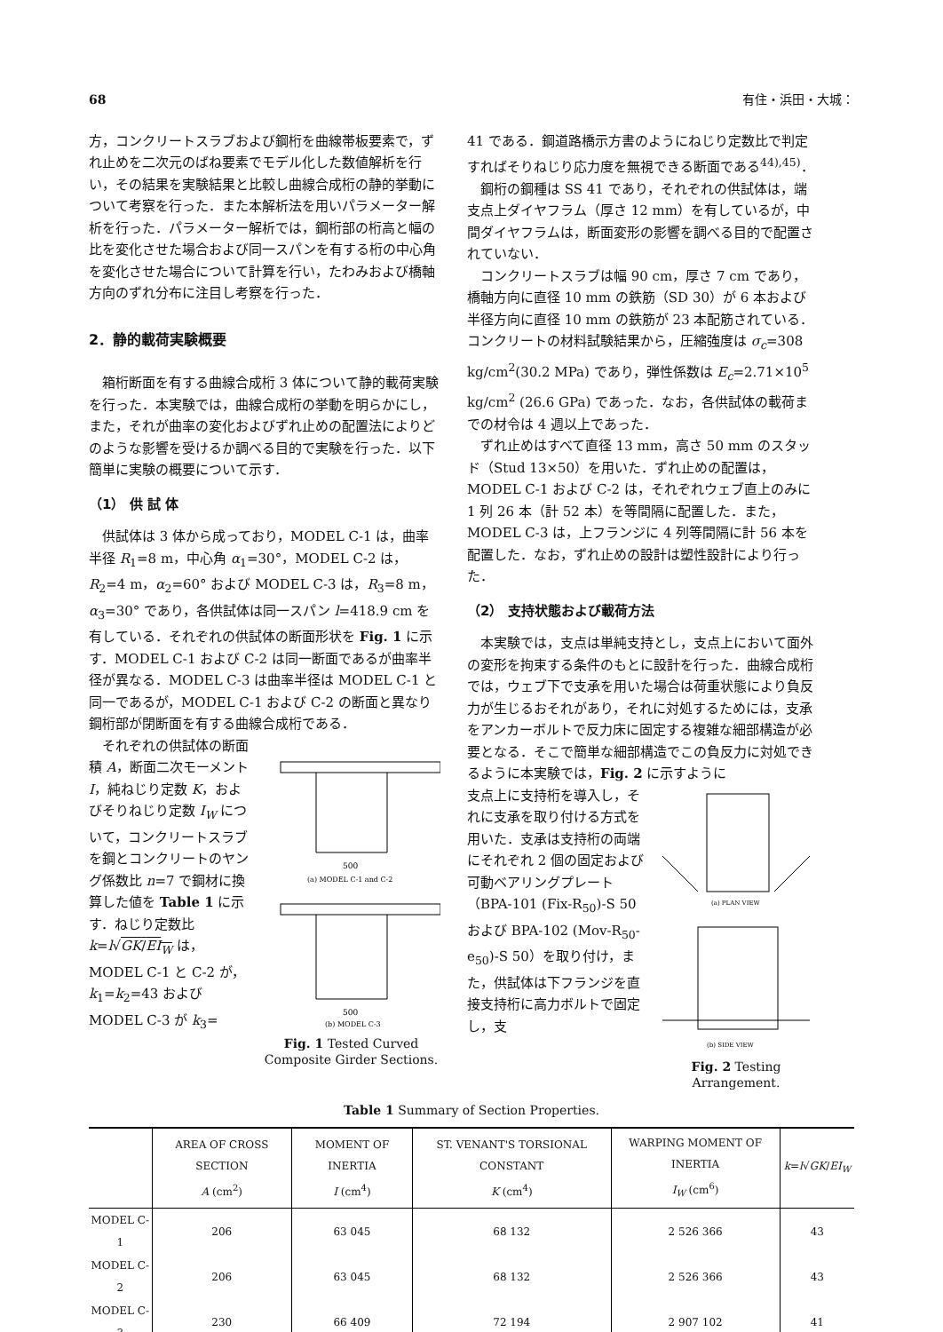68 有住・浜田・大城：
方，コンクリートスラブおよび鋼桁を曲線帯板要素で，ずれ止めを二次元のばね要素でモデル化した数値解析を行い，その結果を実験結果と比較し曲線合成桁の静的挙動について考察を行った．また本解析法を用いパラメーター解析を行った．パラメーター解析では，鋼桁部の桁高と幅の比を変化させた場合および同一スパンを有する桁の中心角を変化させた場合について計算を行い，たわみおよび橋軸方向のずれ分布に注目し考察を行った．
2．静的載荷実験概要
箱桁断面を有する曲線合成桁 3 体について静的載荷実験を行った．本実験では，曲線合成桁の挙動を明らかにし，また，それが曲率の変化およびずれ止めの配置法によりどのような影響を受けるか調べる目的で実験を行った．以下簡単に実験の概要について示す．
（1） 供 試 体
供試体は 3 体から成っており，MODEL C-1 は，曲率半径 R<sub>1</sub>=8 m，中心角 α<sub>1</sub>=30°，MODEL C-2 は，R<sub>2</sub>=4 m，α<sub>2</sub>=60° および MODEL C-3 は，R<sub>3</sub>=8 m，α<sub>3</sub>=30° であり，各供試体は同一スパン l=418.9 cm を有している．それぞれの供試体の断面形状を Fig. 1 に示す．MODEL C-1 および C-2 は同一断面であるが曲率半径が異なる．MODEL C-3 は曲率半径は MODEL C-1 と同一であるが，MODEL C-1 および C-2 の断面と異なり鋼桁部が閉断面を有する曲線合成桁である．
それぞれの供試体の断面積 A，断面二次モーメント I，純ねじり定数 K，およびそりねじり定数 I<sub>W</sub> について，コンクリートスラブを鋼とコンクリートのヤング係数比 n=7 で鋼材に換算した値を Table 1 に示す．ねじり定数比 k=l√GK/EI<sub>W</sub> は，MODEL C-1 と C-2 が，k<sub>1</sub>=k<sub>2</sub>=43 および MODEL C-3 が k<sub>3</sub>=
500
(a) MODEL C-1 and C-2
500
(b) MODEL C-3
Fig. 1 Tested Curved Composite Girder Sections.
41 である．鋼道路橋示方書のようにねじり定数比で判定すればそりねじり応力度を無視できる断面である<sup>44),45)</sup>．
鋼桁の鋼種は SS 41 であり，それぞれの供試体は，端支点上ダイヤフラム（厚さ 12 mm）を有しているが，中間ダイヤフラムは，断面変形の影響を調べる目的で配置されていない．
コンクリートスラブは幅 90 cm，厚さ 7 cm であり，橋軸方向に直径 10 mm の鉄筋（SD 30）が 6 本および半径方向に直径 10 mm の鉄筋が 23 本配筋されている．コンクリートの材料試験結果から，圧縮強度は σ<sub>c</sub>=308 kg/cm<sup>2</sup>(30.2 MPa) であり，弾性係数は E<sub>c</sub>=2.71×10<sup>5</sup> kg/cm<sup>2</sup> (26.6 GPa) であった．なお，各供試体の載荷までの材令は 4 週以上であった．
ずれ止めはすべて直径 13 mm，高さ 50 mm のスタッド（Stud 13×50）を用いた．ずれ止めの配置は，MODEL C-1 および C-2 は，それぞれウェブ直上のみに 1 列 26 本（計 52 本）を等間隔に配置した．また，MODEL C-3 は，上フランジに 4 列等間隔に計 56 本を配置した．なお，ずれ止めの設計は塑性設計により行った．
（2） 支持状態および載荷方法
本実験では，支点は単純支持とし，支点上において面外の変形を拘束する条件のもとに設計を行った．曲線合成桁では，ウェブ下で支承を用いた場合は荷重状態により負反力が生じるおそれがあり，それに対処するためには，支承をアンカーボルトで反力床に固定する複雑な細部構造が必要となる．そこで簡単な細部構造でこの負反力に対処できるように本実験では，Fig. 2 に示すように
支点上に支持桁を導入し，それに支承を取り付ける方式を用いた．支承は支持桁の両端にそれぞれ 2 個の固定および可動ベアリングプレート（BPA-101 (Fix-R<sub>50</sub>)-S 50 および BPA-102 (Mov-R<sub>50</sub>-e<sub>50</sub>)-S 50）を取り付け，また，供試体は下フランジを直接支持桁に高力ボルトで固定し，支
(a) PLAN VIEW
(b) SIDE VIEW
Fig. 2 Testing Arrangement.
Table 1 Summary of Section Properties.
| | AREA OF CROSS SECTION A (cm<sup>2</sup>) | MOMENT OF INERTIA I (cm<sup>4</sup>) | ST. VENANT'S TORSIONAL CONSTANT K (cm<sup>4</sup>) | WARPING MOMENT OF INERTIA I<sub>W</sub> (cm<sup>6</sup>) | k = l √ GK / EI<sub>W</sub> |
| --- | --- | --- | --- | --- | --- |
| MODEL C-1 | 206 | 63 045 | 68 132 | 2 526 366 | 43 |
| MODEL C-2 | 206 | 63 045 | 68 132 | 2 526 366 | 43 |
| MODEL C-3 | 230 | 66 409 | 72 194 | 2 907 102 | 41 |